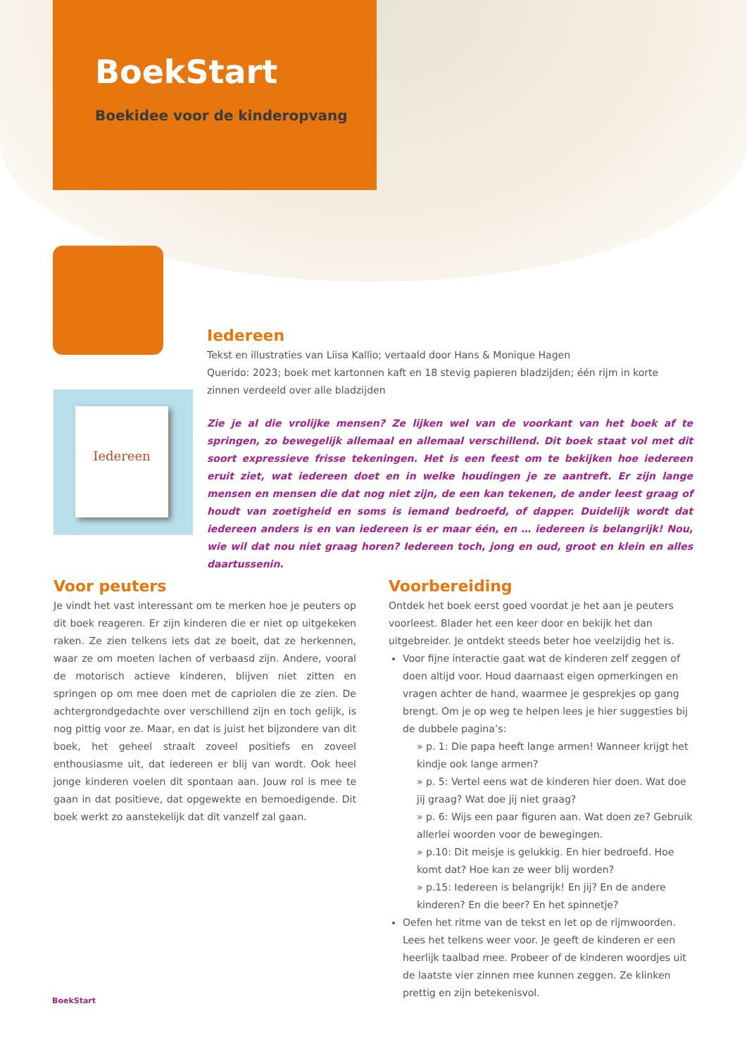BoekStart
Boekidee voor de kinderopvang
Iedereen
Iedereen
Tekst en illustraties van Liisa Kallio; vertaald door Hans & Monique Hagen
Querido: 2023; boek met kartonnen kaft en 18 stevig papieren bladzijden; één rijm in korte zinnen verdeeld over alle bladzijden
Zie je al die vrolijke mensen? Ze lijken wel van de voorkant van het boek af te springen, zo bewegelijk allemaal en allemaal verschillend. Dit boek staat vol met dit soort expressieve frisse tekeningen. Het is een feest om te bekijken hoe iedereen eruit ziet, wat iedereen doet en in welke houdingen je ze aantreft. Er zijn lange mensen en mensen die dat nog niet zijn, de een kan tekenen, de ander leest graag of houdt van zoetigheid en soms is iemand bedroefd, of dapper. Duidelijk wordt dat iedereen anders is en van iedereen is er maar één, en … iedereen is belangrijk! Nou, wie wil dat nou niet graag horen? Iedereen toch, jong en oud, groot en klein en alles daartussenin.
Voor peuters
Je vindt het vast interessant om te merken hoe je peuters op dit boek reageren. Er zijn kinderen die er niet op uitgekeken raken. Ze zien telkens iets dat ze boeit, dat ze herkennen, waar ze om moeten lachen of verbaasd zijn. Andere, vooral de motorisch actieve kinderen, blijven niet zitten en springen op om mee doen met de capriolen die ze zien. De achtergrondgedachte over verschillend zijn en toch gelijk, is nog pittig voor ze. Maar, en dat is juist het bijzondere van dit boek, het geheel straalt zoveel positiefs en zoveel enthousiasme uit, dat iedereen er blij van wordt. Ook heel jonge kinderen voelen dit spontaan aan. Jouw rol is mee te gaan in dat positieve, dat opgewekte en bemoedigende. Dit boek werkt zo aanstekelijk dat dit vanzelf zal gaan.
Voorbereiding
Ontdek het boek eerst goed voordat je het aan je peuters voorleest. Blader het een keer door en bekijk het dan uitgebreider. Je ontdekt steeds beter hoe veelzijdig het is.
Voor fijne interactie gaat wat de kinderen zelf zeggen of doen altijd voor. Houd daarnaast eigen opmerkingen en vragen achter de hand, waarmee je gesprekjes op gang brengt. Om je op weg te helpen lees je hier suggesties bij de dubbele pagina’s:
» p. 1: Die papa heeft lange armen! Wanneer krijgt het kindje ook lange armen?
» p. 5: Vertel eens wat de kinderen hier doen. Wat doe jij graag? Wat doe jij niet graag?
» p. 6: Wijs een paar figuren aan. Wat doen ze? Gebruik allerlei woorden voor de bewegingen.
» p.10: Dit meisje is gelukkig. En hier bedroefd. Hoe komt dat? Hoe kan ze weer blij worden?
» p.15: Iedereen is belangrijk! En jij? En de andere kinderen? En die beer? En het spinnetje?
Oefen het ritme van de tekst en let op de rijmwoorden. Lees het telkens weer voor. Je geeft de kinderen er een heerlijk taalbad mee. Probeer of de kinderen woordjes uit de laatste vier zinnen mee kunnen zeggen. Ze klinken prettig en zijn betekenisvol.
BoekStart